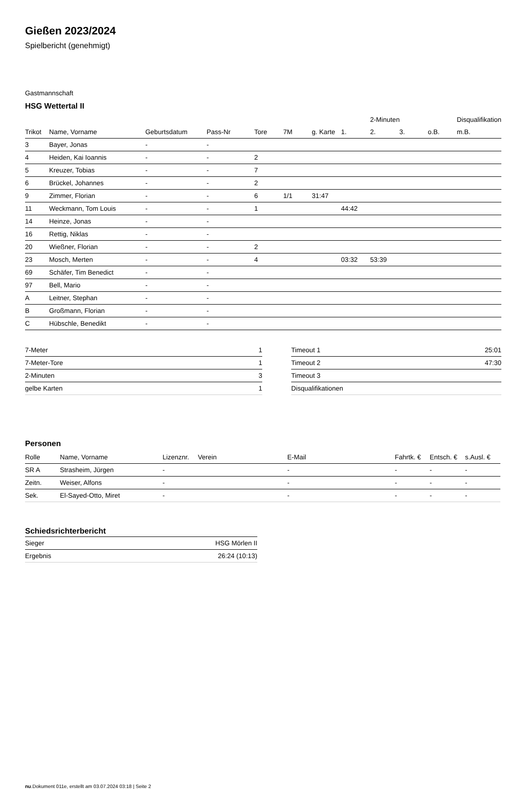Gießen 2023/2024
Spielbericht (genehmigt)
Gastmannschaft
HSG Wettertal II
| | | | | | | | | 2-Minuten | | | Disqualifikation |
| --- | --- | --- | --- | --- | --- | --- | --- | --- | --- | --- | --- |
| Trikot | Name, Vorname | Geburtsdatum | Pass-Nr | Tore | 7M | g. Karte | 1. | 2. | 3. | o.B. | m.B. |
| 3 | Bayer, Jonas | - | - | | | | | | | | |
| 4 | Heiden, Kai Ioannis | - | - | 2 | | | | | | | |
| 5 | Kreuzer, Tobias | - | - | 7 | | | | | | | |
| 6 | Brückel, Johannes | - | - | 2 | | | | | | | |
| 9 | Zimmer, Florian | - | - | 6 | 1/1 | 31:47 | | | | | |
| 11 | Weckmann, Tom Louis | - | - | 1 | | | 44:42 | | | | |
| 14 | Heinze, Jonas | - | - | | | | | | | | |
| 16 | Rettig, Niklas | - | - | | | | | | | | |
| 20 | Wießner, Florian | - | - | 2 | | | | | | | |
| 23 | Mosch, Merten | - | - | 4 | | | 03:32 | 53:39 | | | |
| 69 | Schäfer, Tim Benedict | - | - | | | | | | | | |
| 97 | Bell, Mario | - | - | | | | | | | | |
| A | Leitner, Stephan | - | - | | | | | | | | |
| B | Großmann, Florian | - | - | | | | | | | | |
| C | Hübschle, Benedikt | - | - | | | | | | | | |
| 7-Meter | 1 |
| 7-Meter-Tore | 1 |
| 2-Minuten | 3 |
| gelbe Karten | 1 |
| Timeout 1 | 25:01 |
| Timeout 2 | 47:30 |
| Timeout 3 | |
| Disqualifikationen | |
Personen
| Rolle | Name, Vorname | Lizenznr. | Verein | E-Mail | Fahrtk. € | Entsch. € | s.Ausl. € |
| --- | --- | --- | --- | --- | --- | --- | --- |
| SR A | Strasheim, Jürgen | - | | - | - | - | - |
| Zeitn. | Weiser, Alfons | - | | - | - | - | - |
| Sek. | El-Sayed-Otto, Miret | - | | - | - | - | - |
Schiedsrichterbericht
| Sieger | HSG Mörlen II |
| Ergebnis | 26:24 (10:13) |
nu.Dokument 011e, erstellt am 03.07.2024 03:18 | Seite 2